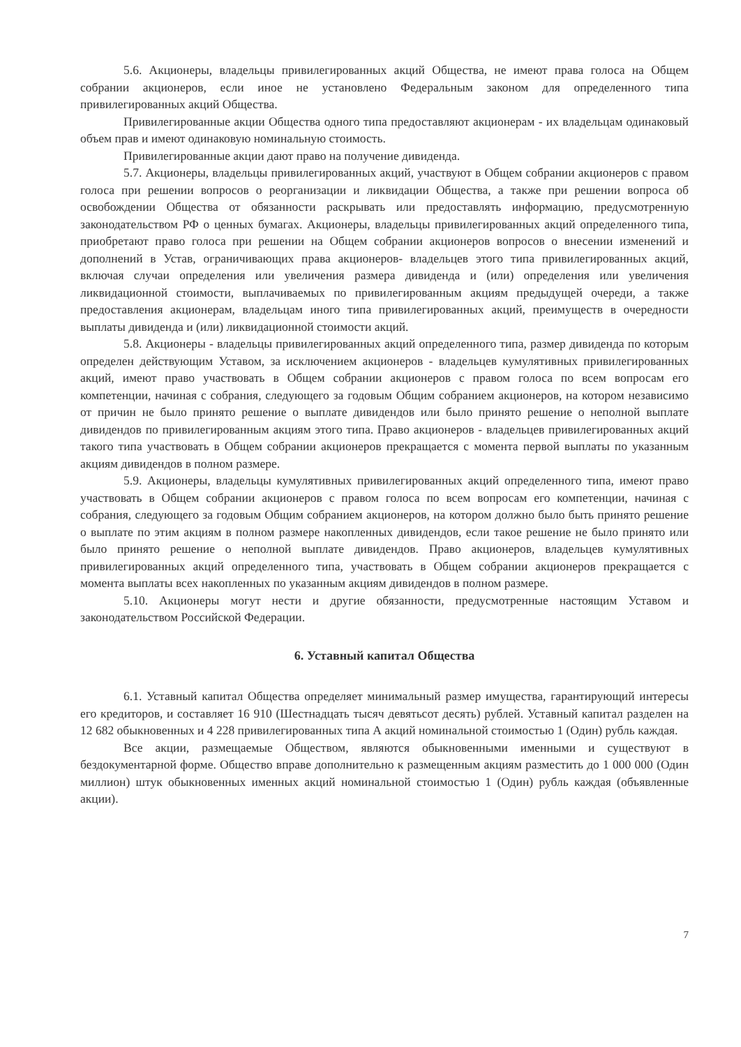5.6. Акционеры, владельцы привилегированных акций Общества, не имеют права голоса на Общем собрании акционеров, если иное не установлено Федеральным законом для определенного типа привилегированных акций Общества.
Привилегированные акции Общества одного типа предоставляют акционерам - их владельцам одинаковый объем прав и имеют одинаковую номинальную стоимость.
Привилегированные акции дают право на получение дивиденда.
5.7. Акционеры, владельцы привилегированных акций, участвуют в Общем собрании акционеров с правом голоса при решении вопросов о реорганизации и ликвидации Общества, а также при решении вопроса об освобождении Общества от обязанности раскрывать или предоставлять информацию, предусмотренную законодательством РФ о ценных бумагах. Акционеры, владельцы привилегированных акций определенного типа, приобретают право голоса при решении на Общем собрании акционеров вопросов о внесении изменений и дополнений в Устав, ограничивающих права акционеров- владельцев этого типа привилегированных акций, включая случаи определения или увеличения размера дивиденда и (или) определения или увеличения ликвидационной стоимости, выплачиваемых по привилегированным акциям предыдущей очереди, а также предоставления акционерам, владельцам иного типа привилегированных акций, преимуществ в очередности выплаты дивиденда и (или) ликвидационной стоимости акций.
5.8. Акционеры - владельцы привилегированных акций определенного типа, размер дивиденда по которым определен действующим Уставом, за исключением акционеров - владельцев кумулятивных привилегированных акций, имеют право участвовать в Общем собрании акционеров с правом голоса по всем вопросам его компетенции, начиная с собрания, следующего за годовым Общим собранием акционеров, на котором независимо от причин не было принято решение о выплате дивидендов или было принято решение о неполной выплате дивидендов по привилегированным акциям этого типа. Право акционеров - владельцев привилегированных акций такого типа участвовать в Общем собрании акционеров прекращается с момента первой выплаты по указанным акциям дивидендов в полном размере.
5.9. Акционеры, владельцы кумулятивных привилегированных акций определенного типа, имеют право участвовать в Общем собрании акционеров с правом голоса по всем вопросам его компетенции, начиная с собрания, следующего за годовым Общим собранием акционеров, на котором должно было быть принято решение о выплате по этим акциям в полном размере накопленных дивидендов, если такое решение не было принято или было принято решение о неполной выплате дивидендов. Право акционеров, владельцев кумулятивных привилегированных акций определенного типа, участвовать в Общем собрании акционеров прекращается с момента выплаты всех накопленных по указанным акциям дивидендов в полном размере.
5.10. Акционеры могут нести и другие обязанности, предусмотренные настоящим Уставом и законодательством Российской Федерации.
6. Уставный капитал Общества
6.1. Уставный капитал Общества определяет минимальный размер имущества, гарантирующий интересы его кредиторов, и составляет 16 910 (Шестнадцать тысяч девятьсот десять) рублей. Уставный капитал разделен на 12 682 обыкновенных и 4 228 привилегированных типа А акций номинальной стоимостью 1 (Один) рубль каждая.
Все акции, размещаемые Обществом, являются обыкновенными именными и существуют в бездокументарной форме. Общество вправе дополнительно к размещенным акциям разместить до 1 000 000 (Один миллион) штук обыкновенных именных акций номинальной стоимостью 1 (Один) рубль каждая (объявленные акции).
7